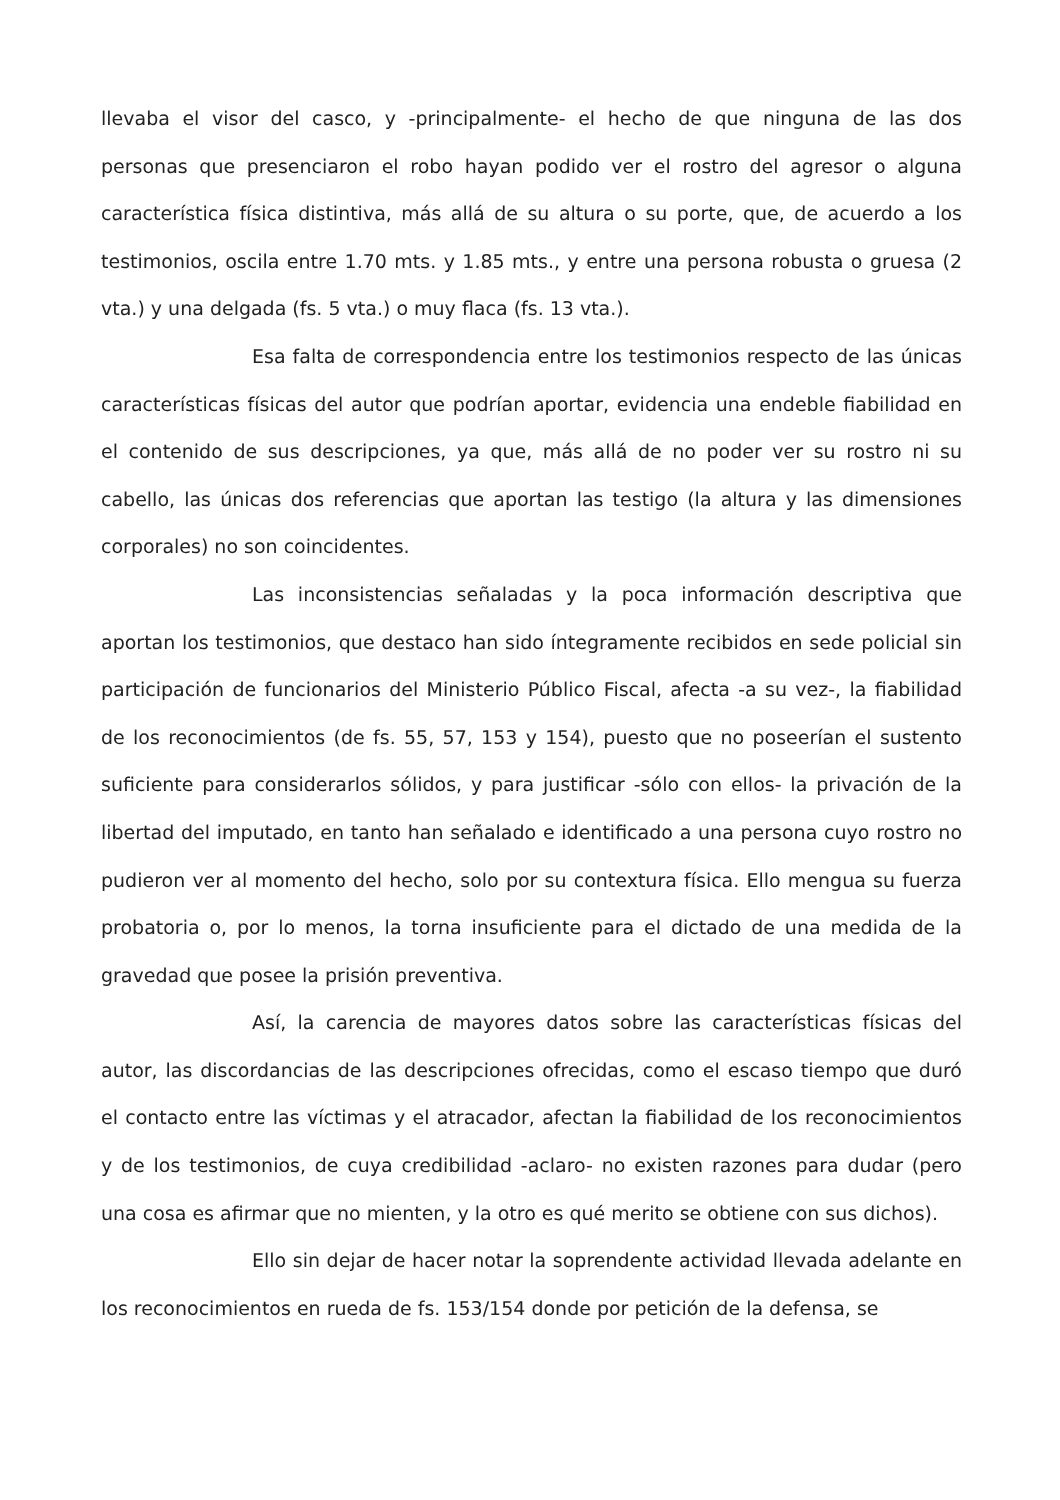llevaba el visor del casco, y -principalmente- el hecho de que ninguna de las dos personas que presenciaron el robo hayan podido ver el rostro del agresor o alguna característica física distintiva, más allá de su altura o su porte, que, de acuerdo a los testimonios, oscila entre 1.70 mts. y 1.85 mts., y entre una persona robusta o gruesa (2 vta.) y una delgada (fs. 5 vta.) o muy flaca (fs. 13 vta.).
Esa falta de correspondencia entre los testimonios respecto de las únicas características físicas del autor que podrían aportar, evidencia una endeble fiabilidad en el contenido de sus descripciones, ya que, más allá de no poder ver su rostro ni su cabello, las únicas dos referencias que aportan las testigo (la altura y las dimensiones corporales) no son coincidentes.
Las inconsistencias señaladas y la poca información descriptiva que aportan los testimonios, que destaco han sido íntegramente recibidos en sede policial sin participación de funcionarios del Ministerio Público Fiscal, afecta -a su vez-, la fiabilidad de los reconocimientos (de fs. 55, 57, 153 y 154), puesto que no poseerían el sustento suficiente para considerarlos sólidos, y para justificar -sólo con ellos- la privación de la libertad del imputado, en tanto han señalado e identificado a una persona cuyo rostro no pudieron ver al momento del hecho, solo por su contextura física. Ello mengua su fuerza probatoria o, por lo menos, la torna insuficiente para el dictado de una medida de la gravedad que posee la prisión preventiva.
Así, la carencia de mayores datos sobre las características físicas del autor, las discordancias de las descripciones ofrecidas, como el escaso tiempo que duró el contacto entre las víctimas y el atracador, afectan la fiabilidad de los reconocimientos y de los testimonios, de cuya credibilidad -aclaro- no existen razones para dudar (pero una cosa es afirmar que no mienten, y la otro es qué merito se obtiene con sus dichos).
Ello sin dejar de hacer notar la soprendente actividad llevada adelante en los reconocimientos en rueda de fs. 153/154 donde por petición de la defensa, se